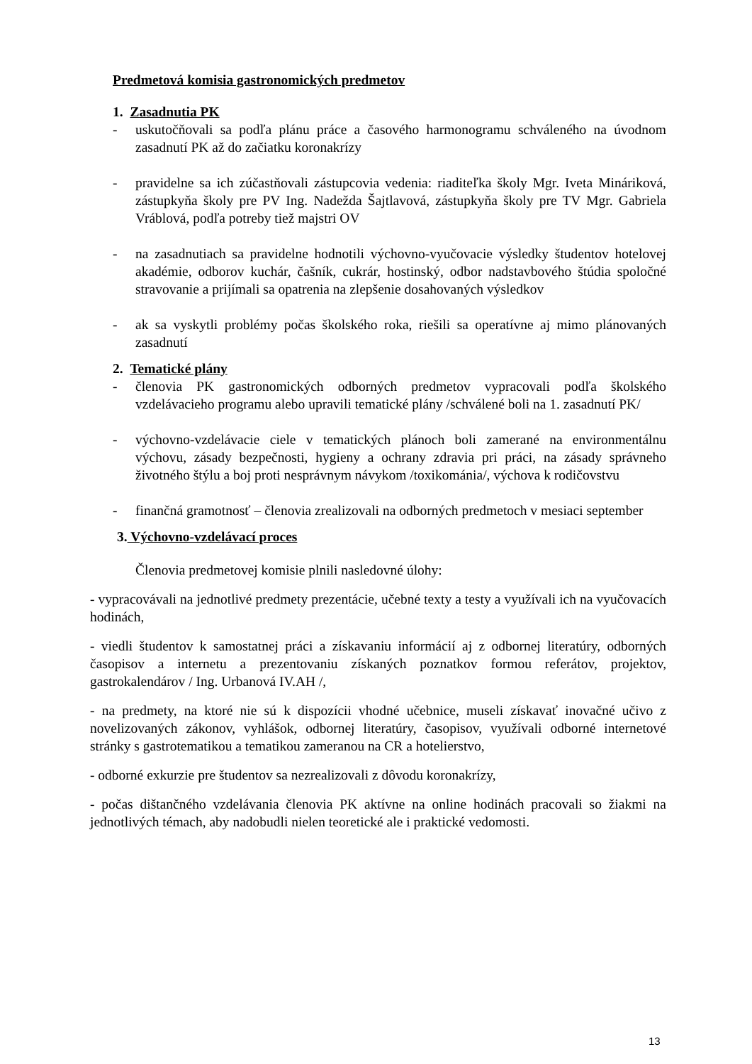Predmetová komisia gastronomických predmetov
1. Zasadnutia PK
- uskutočňovali sa podľa plánu práce a časového harmonogramu schváleného na úvodnom zasadnutí PK až do začiatku koronakrízy
- pravidelne sa ich zúčastňovali zástupcovia vedenia: riaditeľka školy Mgr. Iveta Mináriková, zástupkyňa školy pre PV Ing. Nadežda Šajtlavová, zástupkyňa školy pre TV Mgr. Gabriela Vráblová, podľa potreby tiež majstri OV
- na zasadnutiach sa pravidelne hodnotili výchovno-vyučovacie výsledky študentov hotelovej akadémie, odborov kuchár, čašník, cukrár, hostinský, odbor nadstavbového štúdia spoločné stravovanie a prijímali sa opatrenia na zlepšenie dosahovaných výsledkov
- ak sa vyskytli problémy počas školského roka, riešili sa operatívne aj mimo plánovaných zasadnutí
2. Tematické plány
- členovia PK gastronomických odborných predmetov vypracovali podľa školského vzdelávacieho programu alebo upravili tematické plány /schválené boli na 1. zasadnutí PK/
- výchovno-vzdelávacie ciele v tematických plánoch boli zamerané na environmentálnu výchovu, zásady bezpečnosti, hygieny a ochrany zdravia pri práci, na zásady správneho životného štýlu a boj proti nesprávnym návykom /toxikománia/, výchova k rodičovstvu
- finančná gramotnosť – členovia zrealizovali na odborných predmetoch v mesiaci september
3. Výchovno-vzdelávací proces
Členovia predmetovej komisie plnili nasledovné úlohy:
- vypracovávali na jednotlivé predmety prezentácie, učebné texty a testy a využívali ich na vyučovacích hodinách,
- viedli študentov k samostatnej práci a získavaniu informácií aj z odbornej literatúry, odborných časopisov a internetu a prezentovaniu získaných poznatkov formou referátov, projektov, gastrokalendárov / Ing. Urbanová IV.AH /,
- na predmety, na ktoré nie sú k dispozícii vhodné učebnice, museli získavať inovačné učivo z novelizovaných zákonov, vyhlášok, odbornej literatúry, časopisov, využívali odborné internetové stránky s gastrotematikou a tematikou zameranou na CR a hotelierstvo,
- odborné exkurzie pre študentov sa nezrealizovali z dôvodu koronakrízy,
- počas dištančného vzdelávania členovia PK aktívne na online hodinách pracovali so žiakmi na jednotlivých témach, aby nadobudli nielen teoretické ale i praktické vedomosti.
13